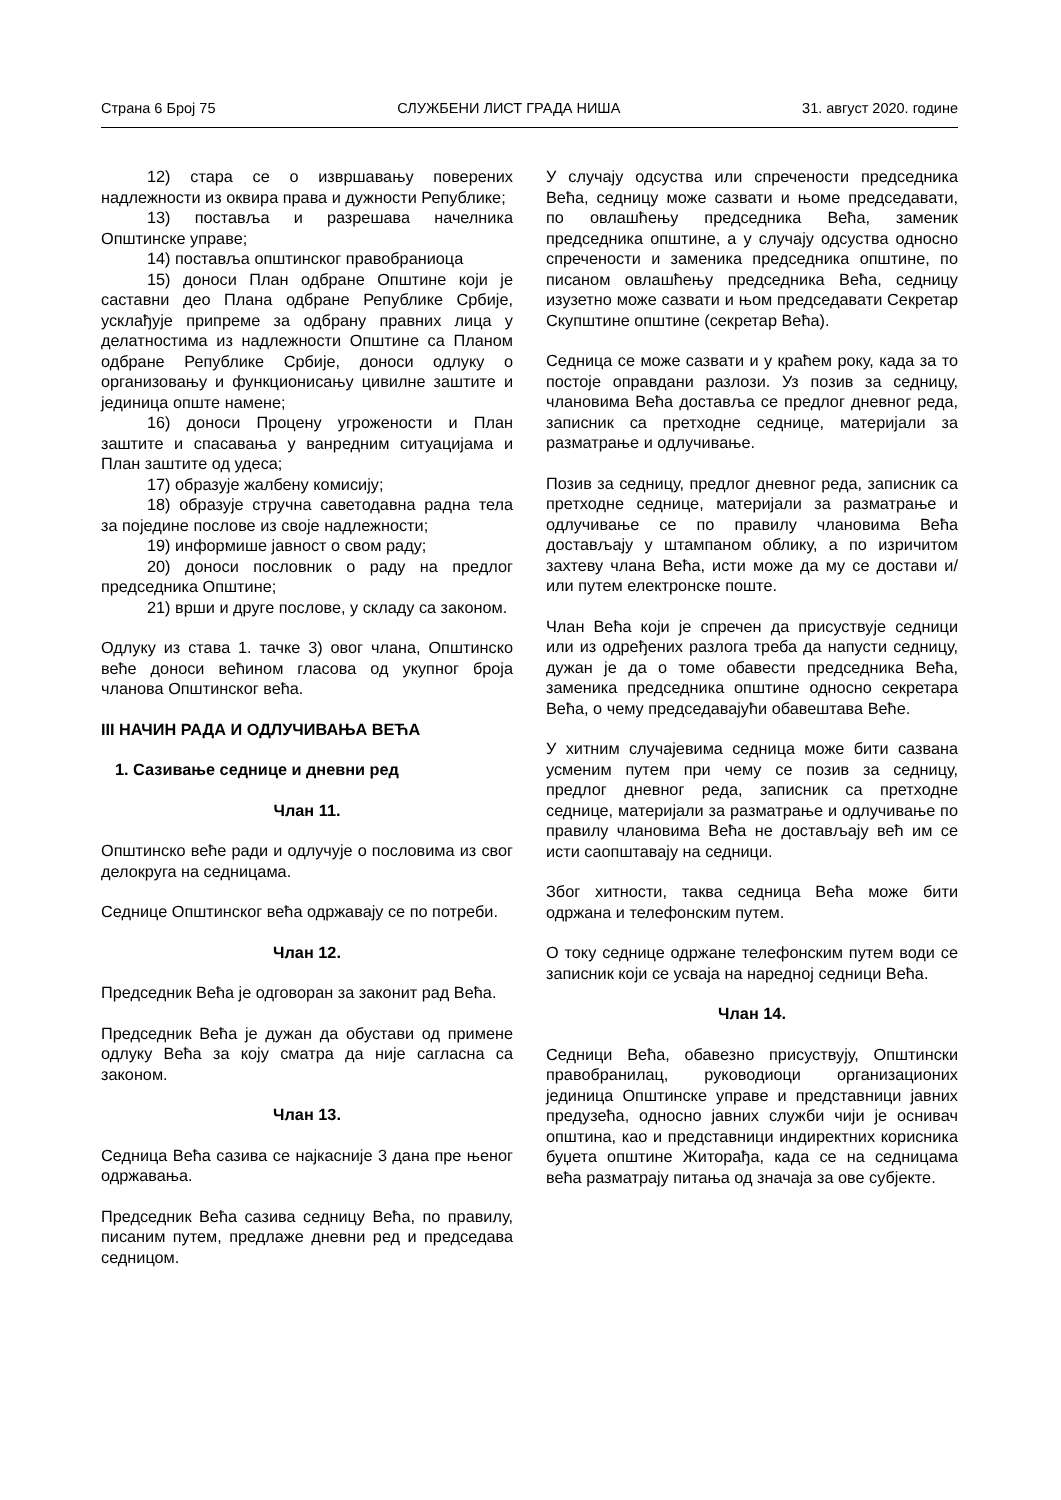Страна 6 Број 75 СЛУЖБЕНИ ЛИСТ ГРАДА НИША 31. август 2020. године
12) стара се о извршавању поверених надлежности из оквира права и дужности Републике;
13) поставља и разрешава начелника Општинске управе;
14) поставља општинског правобраниоца
15) доноси План одбране Општине који је саставни део Плана одбране Републике Србије, усклађује припреме за одбрану правних лица у делатностима из надлежности Општине са Планом одбране Републике Србије, доноси одлуку о организовању и функционисању цивилне заштите и јединица опште намене;
16) доноси Процену угрожености и План заштите и спасавања у ванредним ситуацијама и План заштите од удеса;
17) образује жалбену комисију;
18) образује стручна саветодавна радна тела за поједине послове из своје надлежности;
19) информише јавност о свом раду;
20) доноси пословник о раду на предлог председника Општине;
21) врши и друге послове, у складу са законом.
Одлуку из става 1. тачке 3) овог члана, Општинско веће доноси већином гласова од укупног броја чланова Општинског већа.
III НАЧИН РАДА И ОДЛУЧИВАЊА ВЕЋА
1. Сазивање седнице и дневни ред
Члан 11.
Општинско веће ради и одлучује о пословима из свог делокруга на седницама.
Седнице Општинског већа одржавају се по потреби.
Члан 12.
Председник Већа је одговоран за законит рад Већа.
Председник Већа је дужан да обустави од примене одлуку Већа за коју сматра да није сагласна са законом.
Члан 13.
Седница Већа сазива се најкасније 3 дана пре њеног одржавања.
Председник Већа сазива седницу Већа, по правилу, писаним путем, предлаже дневни ред и председава седницом.
У случају одсуства или спречености председника Већа, седницу може сазвати и њоме председавати, по овлашћењу председника Већа, заменик председника општине, а у случају одсуства односно спречености и заменика председника општине, по писаном овлашћењу председника Већа, седницу изузетно може сазвати и њом председавати Секретар Скупштине општине (секретар Већа).
Седница се може сазвати и у краћем року, када за то постоје оправдани разлози. Уз позив за седницу, члановима Већа доставља се предлог дневног реда, записник са претходне седнице, материјали за разматрање и одлучивање.
Позив за седницу, предлог дневног реда, записник са претходне седнице, материјали за разматрање и одлучивање се по правилу члановима Већа достављају у штампаном облику, а по изричитом захтеву члана Већа, исти може да му се достави и/или путем електронске поште.
Члан Већа који је спречен да присуствује седници или из одређених разлога треба да напусти седницу, дужан је да о томе обавести председника Већа, заменика председника општине односно секретара Већа, о чему председавајући обавештава Веће.
У хитним случајевима седница може бити сазвана усменим путем при чему се позив за седницу, предлог дневног реда, записник са претходне седнице, материјали за разматрање и одлучивање по правилу члановима Већа не достављају већ им се исти саопштавају на седници.
Због хитности, таква седница Већа може бити одржана и телефонским путем.
О току седнице одржане телефонским путем води се записник који се усваја на наредној седници Већа.
Члан 14.
Седници Већа, обавезно присуствују, Општински правобранилац, руководиоци организационих јединица Општинске управе и представници јавних предузећа, односно јавних служби чији је оснивач општина, као и представници индиректних корисника буџета општине Житорађа, када се на седницама већа разматрају питања од значаја за ове субјекте.